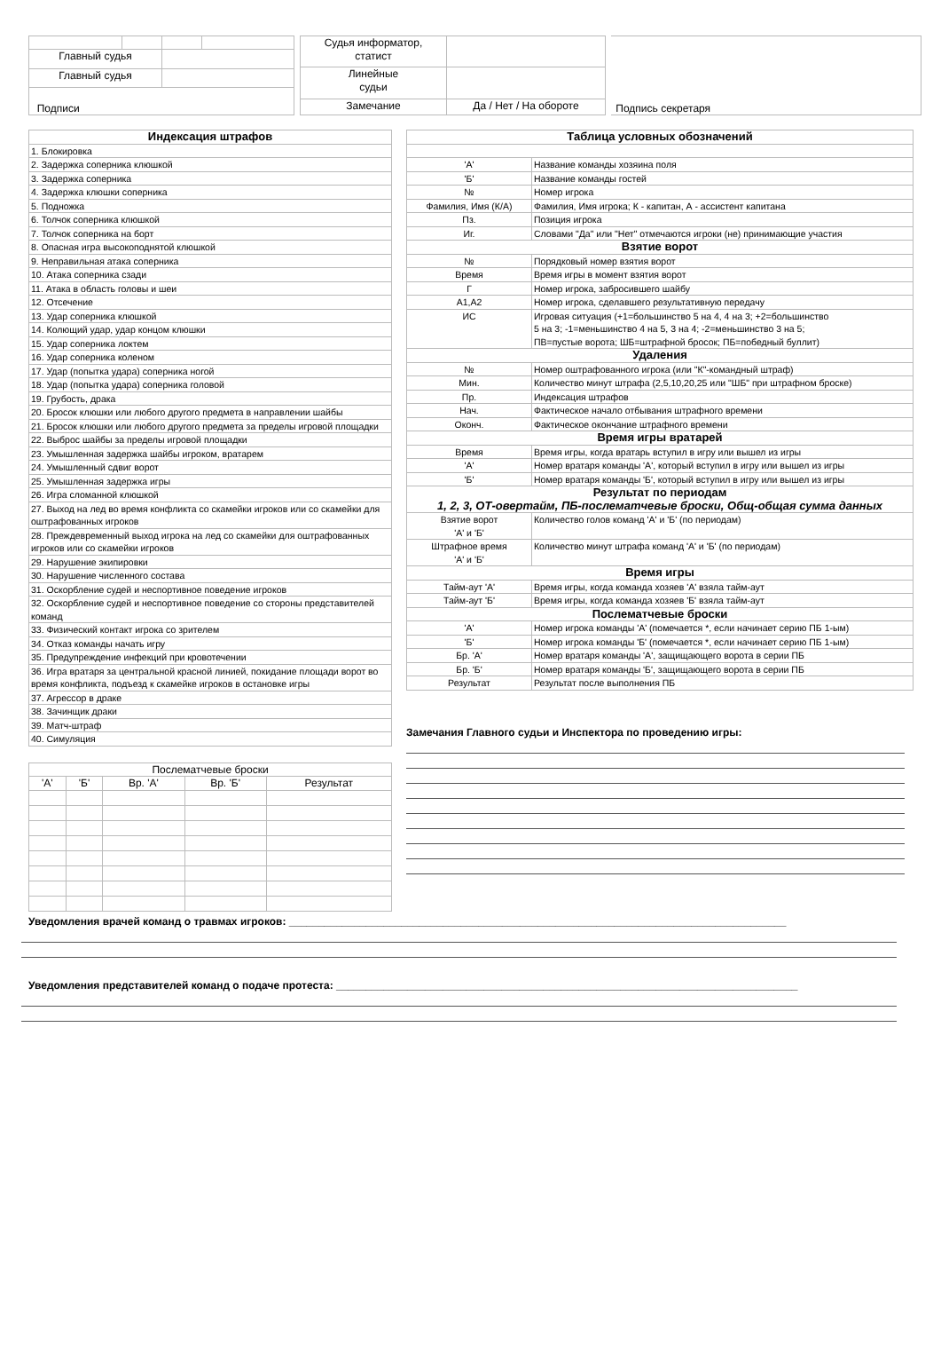| Главный судья | | | |
| Главный судья | | | |
| Подписи | | | |
| Судья информатор, статист | |
| Линейные судьи | |
| Замечание | Да / Нет / На обороте |
| Подпись секретаря |
| Индексация штрафов |
| 1. Блокировка |
| 2. Задержка соперника клюшкой |
| 3. Задержка соперника |
| 4. Задержка клюшки соперника |
| 5. Подножка |
| 6. Толчок соперника клюшкой |
| 7. Толчок соперника на борт |
| 8. Опасная игра высокоподнятой клюшкой |
| 9. Неправильная атака соперника |
| 10. Атака соперника сзади |
| 11. Атака в область головы и шеи |
| 12. Отсечение |
| 13. Удар соперника клюшкой |
| 14. Колющий удар, удар концом клюшки |
| 15. Удар соперника локтем |
| 16. Удар соперника коленом |
| 17. Удар (попытка удара) соперника ногой |
| 18. Удар (попытка удара) соперника головой |
| 19. Грубость, драка |
| 20. Бросок клюшки или любого другого предмета в направлении шайбы |
| 21. Бросок клюшки или любого другого предмета за пределы игровой площадки |
| 22. Выброс шайбы за пределы игровой площадки |
| 23. Умышленная задержка шайбы игроком, вратарем |
| 24. Умышленный сдвиг ворот |
| 25. Умышленная задержка игры |
| 26. Игра сломанной клюшкой |
| 27. Выход на лед во время конфликта со скамейки игроков или со скамейки для оштрафованных игроков |
| 28. Преждевременный выход игрока на лед со скамейки для оштрафованных игроков или со скамейки игроков |
| 29. Нарушение экипировки |
| 30. Нарушение численного состава |
| 31. Оскорбление судей и неспортивное поведение игроков |
| 32. Оскорбление судей и неспортивное поведение со стороны представителей команд |
| 33. Физический контакт игрока со зрителем |
| 34. Отказ команды начать игру |
| 35. Предупреждение инфекций при кровотечении |
| 36. Игра вратаря за центральной красной линией, покидание площади ворот во время конфликта, подъезд к скамейке игроков в остановке игры |
| 37. Агрессор в драке |
| 38. Зачинщик драки |
| 39. Матч-штраф |
| 40. Симуляция |
| Послематчевые броски | | | | |
| 'А' | 'Б' | Вр. 'А' | Вр. 'Б' | Результат |
| Таблица условных обозначений | |
| 'А' | Название команды хозяина поля |
| 'Б' | Название команды гостей |
| № | Номер игрока |
| Фамилия, Имя (К/А) | Фамилия, Имя игрока; К - капитан, А - ассистент капитана |
| Пз. | Позиция игрока |
| Иг. | Словами "Да" или "Нет" отмечаются игроки (не) принимающие участия |
| Взятие ворот | |
| № | Порядковый номер взятия ворот |
| Время | Время игры в момент взятия ворот |
| Г | Номер игрока, забросившего шайбу |
| А1,А2 | Номер игрока, сделавшего результативную передачу |
| ИС | Игровая ситуация (+1=большинство 5 на 4, 4 на 3; +2=большинство 5 на 3; -1=меньшинство 4 на 5, 3 на 4; -2=меньшинство 3 на 5; ПВ=пустые ворота; ШБ=штрафной бросок; ПБ=победный буллит) |
| Удаления | |
| № | Номер оштрафованного игрока (или "К"-командный штраф) |
| Мин. | Количество минут штрафа (2,5,10,20,25 или "ШБ" при штрафном броске) |
| Пр. | Индексация штрафов |
| Нач. | Фактическое начало отбывания штрафного времени |
| Оконч. | Фактическое окончание штрафного времени |
| Время игры вратарей | |
| Время | Время игры, когда вратарь вступил в игру или вышел из игры |
| 'А' | Номер вратаря команды 'А', который вступил в игру или вышел из игры |
| 'Б' | Номер вратаря команды 'Б', который вступил в игру или вышел из игры |
| Результат по периодам 1, 2, 3, ОТ-овертайм, ПБ-послематчевые броски, Общ-общая сумма данных | |
| Взятие ворот 'А' и 'Б' | Количество голов команд 'А' и 'Б' (по периодам) |
| Штрафное время 'А' и 'Б' | Количество минут штрафа команд 'А' и 'Б' (по периодам) |
| Время игры | |
| Тайм-аут 'А' | Время игры, когда команда хозяев 'А' взяла тайм-аут |
| Тайм-аут 'Б' | Время игры, когда команда хозяев 'Б' взяла тайм-аут |
| Послематчевые броски | |
| 'А' | Номер игрока команды 'А' (помечается *, если начинает серию ПБ 1-ым) |
| 'Б' | Номер игрока команды 'Б' (помечается *, если начинает серию ПБ 1-ым) |
| Бр. 'А' | Номер вратаря команды 'А', защищающего ворота в серии ПБ |
| Бр. 'Б' | Номер вратаря команды 'Б', защищающего ворота в серии ПБ |
| Результат | Результат после выполнения ПБ |
Замечания Главного судьи и Инспектора по проведению игры:
Уведомления врачей команд о травмах игроков: ____________________________________________________________________________________
Уведомления представителей команд о подаче протеста: ______________________________________________________________________________